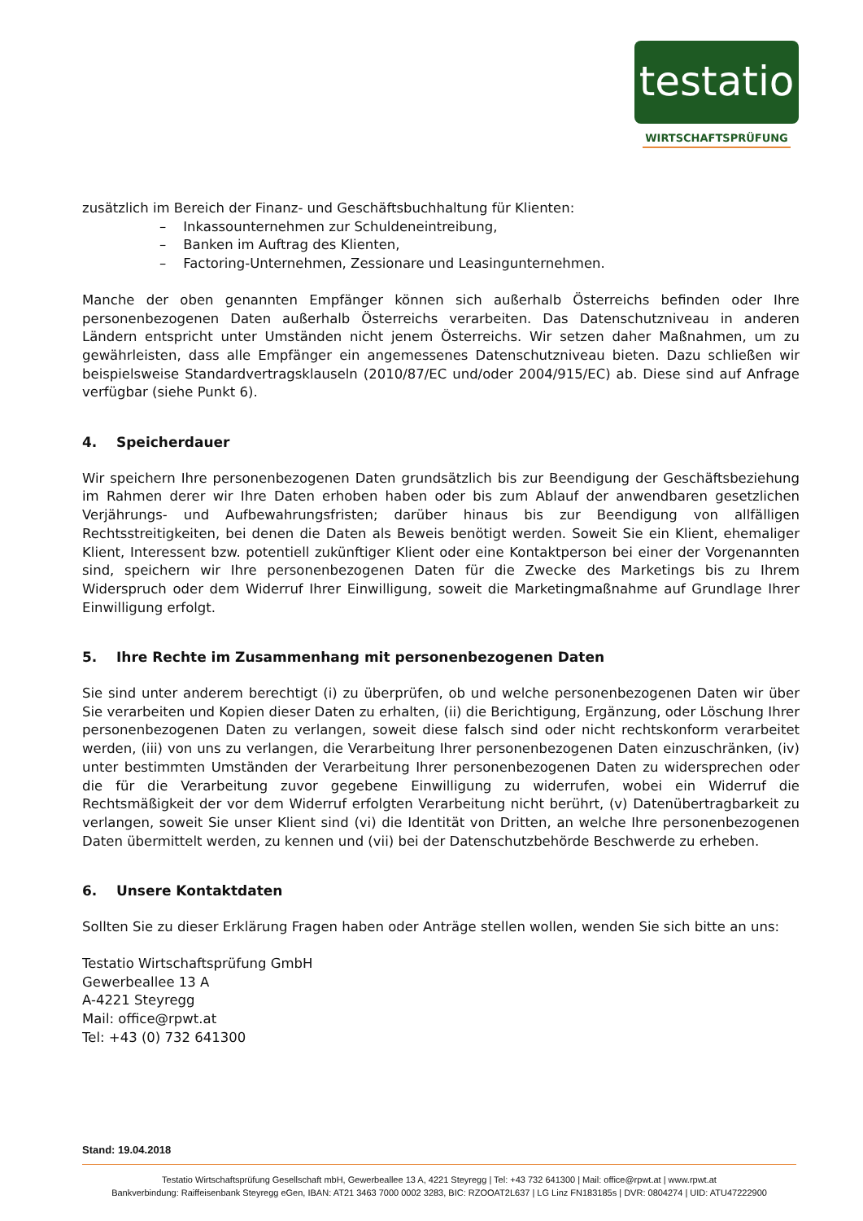testatio
WIRTSCHAFTSPRÜFUNG
zusätzlich im Bereich der Finanz- und Geschäftsbuchhaltung für Klienten:
– Inkassounternehmen zur Schuldeneintreibung,
– Banken im Auftrag des Klienten,
– Factoring-Unternehmen, Zessionare und Leasingunternehmen.
Manche der oben genannten Empfänger können sich außerhalb Österreichs befinden oder Ihre personenbezogenen Daten außerhalb Österreichs verarbeiten. Das Datenschutzniveau in anderen Ländern entspricht unter Umständen nicht jenem Österreichs. Wir setzen daher Maßnahmen, um zu gewährleisten, dass alle Empfänger ein angemessenes Datenschutzniveau bieten. Dazu schließen wir beispielsweise Standardvertragsklauseln (2010/87/EC und/oder 2004/915/EC) ab. Diese sind auf Anfrage verfügbar (siehe Punkt 6).
4. Speicherdauer
Wir speichern Ihre personenbezogenen Daten grundsätzlich bis zur Beendigung der Geschäftsbeziehung im Rahmen derer wir Ihre Daten erhoben haben oder bis zum Ablauf der anwendbaren gesetzlichen Verjährungs- und Aufbewahrungsfristen; darüber hinaus bis zur Beendigung von allfälligen Rechtsstreitigkeiten, bei denen die Daten als Beweis benötigt werden. Soweit Sie ein Klient, ehemaliger Klient, Interessent bzw. potentiell zukünftiger Klient oder eine Kontaktperson bei einer der Vorgenannten sind, speichern wir Ihre personenbezogenen Daten für die Zwecke des Marketings bis zu Ihrem Widerspruch oder dem Widerruf Ihrer Einwilligung, soweit die Marketingmaßnahme auf Grundlage Ihrer Einwilligung erfolgt.
5. Ihre Rechte im Zusammenhang mit personenbezogenen Daten
Sie sind unter anderem berechtigt (i) zu überprüfen, ob und welche personenbezogenen Daten wir über Sie verarbeiten und Kopien dieser Daten zu erhalten, (ii) die Berichtigung, Ergänzung, oder Löschung Ihrer personenbezogenen Daten zu verlangen, soweit diese falsch sind oder nicht rechtskonform verarbeitet werden, (iii) von uns zu verlangen, die Verarbeitung Ihrer personenbezogenen Daten einzuschränken, (iv) unter bestimmten Umständen der Verarbeitung Ihrer personenbezogenen Daten zu widersprechen oder die für die Verarbeitung zuvor gegebene Einwilligung zu widerrufen, wobei ein Widerruf die Rechtsmäßigkeit der vor dem Widerruf erfolgten Verarbeitung nicht berührt, (v) Datenübertragbarkeit zu verlangen, soweit Sie unser Klient sind (vi) die Identität von Dritten, an welche Ihre personenbezogenen Daten übermittelt werden, zu kennen und (vii) bei der Datenschutzbehörde Beschwerde zu erheben.
6. Unsere Kontaktdaten
Sollten Sie zu dieser Erklärung Fragen haben oder Anträge stellen wollen, wenden Sie sich bitte an uns:
Testatio Wirtschaftsprüfung GmbH
Gewerbeallee 13 A
A-4221 Steyregg
Mail: office@rpwt.at
Tel: +43 (0) 732 641300
Stand: 19.04.2018
Testatio Wirtschaftsprüfung Gesellschaft mbH, Gewerbeallee 13 A, 4221 Steyregg | Tel: +43 732 641300 | Mail: office@rpwt.at | www.rpwt.at
Bankverbindung: Raiffeisenbank Steyregg eGen, IBAN: AT21 3463 7000 0002 3283, BIC: RZOOAT2L637 | LG Linz FN183185s | DVR: 0804274 | UID: ATU47222900